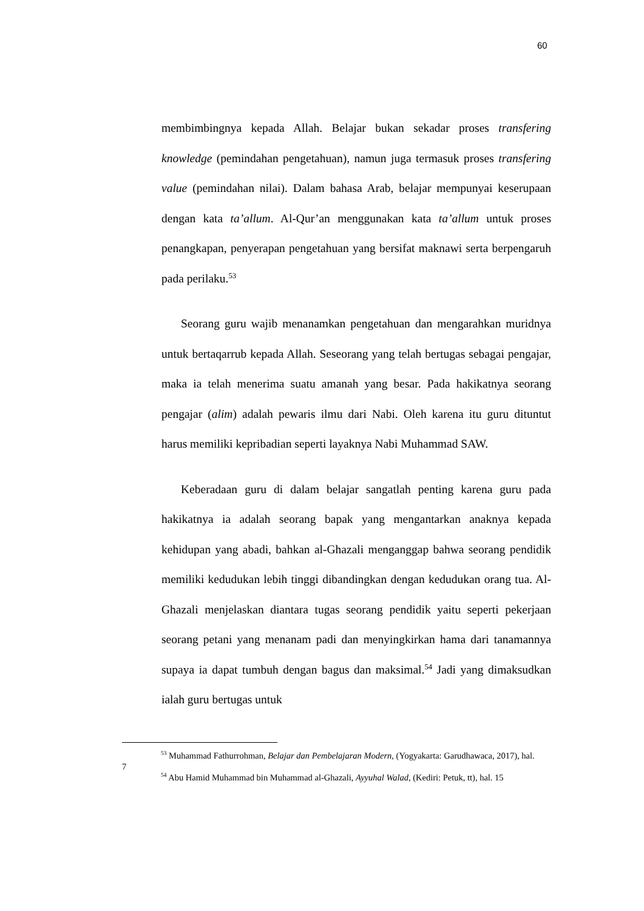60
membimbingnya kepada Allah. Belajar bukan sekadar proses transfering knowledge (pemindahan pengetahuan), namun juga termasuk proses transfering value (pemindahan nilai). Dalam bahasa Arab, belajar mempunyai keserupaan dengan kata ta’allum. Al-Qur’an menggunakan kata ta’allum untuk proses penangkapan, penyerapan pengetahuan yang bersifat maknawi serta berpengaruh pada perilaku.<sup>53</sup>
Seorang guru wajib menanamkan pengetahuan dan mengarahkan muridnya untuk bertaqarrub kepada Allah. Seseorang yang telah bertugas sebagai pengajar, maka ia telah menerima suatu amanah yang besar. Pada hakikatnya seorang pengajar (alim) adalah pewaris ilmu dari Nabi. Oleh karena itu guru dituntut harus memiliki kepribadian seperti layaknya Nabi Muhammad SAW.
Keberadaan guru di dalam belajar sangatlah penting karena guru pada hakikatnya ia adalah seorang bapak yang mengantarkan anaknya kepada kehidupan yang abadi, bahkan al-Ghazali menganggap bahwa seorang pendidik memiliki kedudukan lebih tinggi dibandingkan dengan kedudukan orang tua. Al-Ghazali menjelaskan diantara tugas seorang pendidik yaitu seperti pekerjaan seorang petani yang menanam padi dan menyingkirkan hama dari tanamannya supaya ia dapat tumbuh dengan bagus dan maksimal.<sup>54</sup> Jadi yang dimaksudkan ialah guru bertugas untuk
<sup>53</sup> Muhammad Fathurrohman, Belajar dan Pembelajaran Modern, (Yogyakarta: Garudhawaca, 2017), hal. 7
<sup>54</sup> Abu Hamid Muhammad bin Muhammad al-Ghazali, Ayyuhal Walad, (Kediri: Petuk, tt), hal. 15